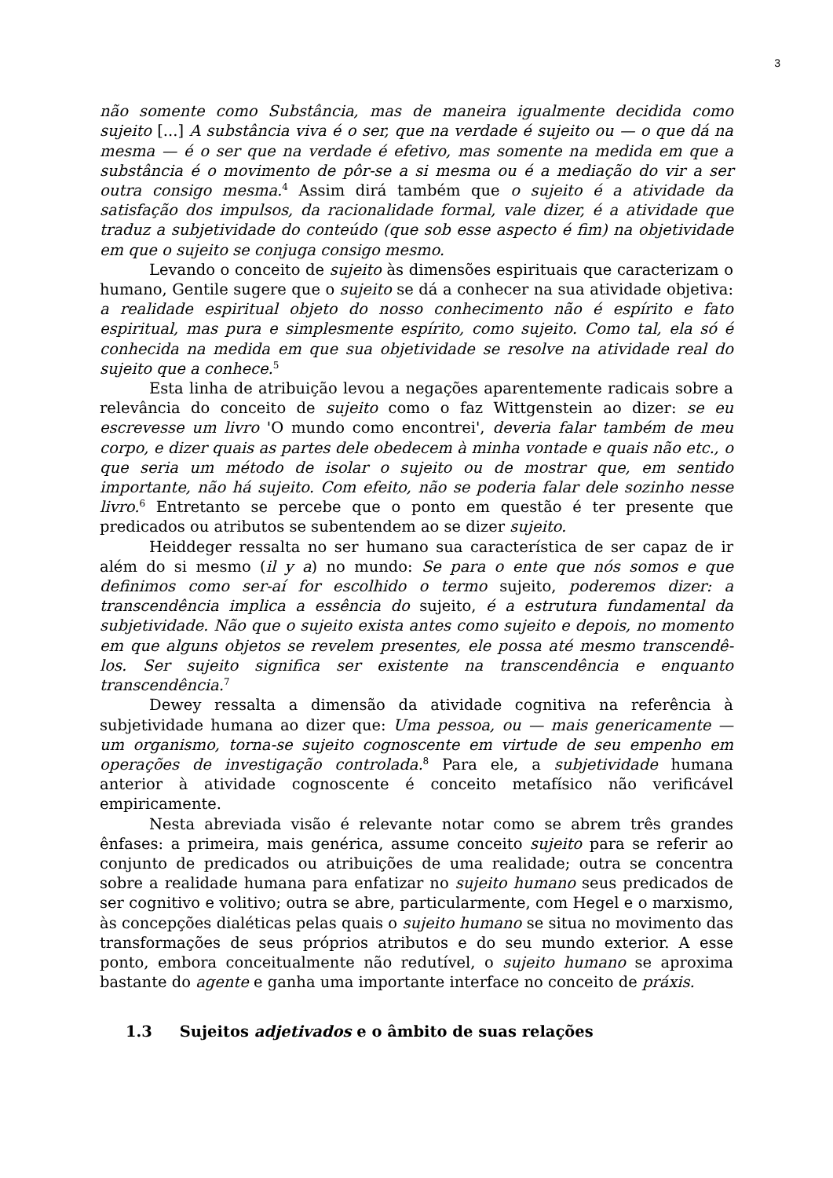3
não somente como Substância, mas de maneira igualmente decidida como sujeito [...] A substância viva é o ser, que na verdade é sujeito ou — o que dá na mesma — é o ser que na verdade é efetivo, mas somente na medida em que a substância é o movimento de pôr-se a si mesma ou é a mediação do vir a ser outra consigo mesma.<sup>4</sup> Assim dirá também que o sujeito é a atividade da satisfação dos impulsos, da racionalidade formal, vale dizer, é a atividade que traduz a subjetividade do conteúdo (que sob esse aspecto é fim) na objetividade em que o sujeito se conjuga consigo mesmo.
Levando o conceito de sujeito às dimensões espirituais que caracterizam o humano, Gentile sugere que o sujeito se dá a conhecer na sua atividade objetiva: a realidade espiritual objeto do nosso conhecimento não é espírito e fato espiritual, mas pura e simplesmente espírito, como sujeito. Como tal, ela só é conhecida na medida em que sua objetividade se resolve na atividade real do sujeito que a conhece.<sup>5</sup>
Esta linha de atribuição levou a negações aparentemente radicais sobre a relevância do conceito de sujeito como o faz Wittgenstein ao dizer: se eu escrevesse um livro 'O mundo como encontrei', deveria falar também de meu corpo, e dizer quais as partes dele obedecem à minha vontade e quais não etc., o que seria um método de isolar o sujeito ou de mostrar que, em sentido importante, não há sujeito. Com efeito, não se poderia falar dele sozinho nesse livro.<sup>6</sup> Entretanto se percebe que o ponto em questão é ter presente que predicados ou atributos se subentendem ao se dizer sujeito.
Heiddeger ressalta no ser humano sua característica de ser capaz de ir além do si mesmo (il y a) no mundo: Se para o ente que nós somos e que definimos como ser-aí for escolhido o termo sujeito, poderemos dizer: a transcendência implica a essência do sujeito, é a estrutura fundamental da subjetividade. Não que o sujeito exista antes como sujeito e depois, no momento em que alguns objetos se revelem presentes, ele possa até mesmo transcendê-los. Ser sujeito significa ser existente na transcendência e enquanto transcendência.<sup>7</sup>
Dewey ressalta a dimensão da atividade cognitiva na referência à subjetividade humana ao dizer que: Uma pessoa, ou — mais genericamente — um organismo, torna-se sujeito cognoscente em virtude de seu empenho em operações de investigação controlada.<sup>8</sup> Para ele, a subjetividade humana anterior à atividade cognoscente é conceito metafísico não verificável empiricamente.
Nesta abreviada visão é relevante notar como se abrem três grandes ênfases: a primeira, mais genérica, assume conceito sujeito para se referir ao conjunto de predicados ou atribuições de uma realidade; outra se concentra sobre a realidade humana para enfatizar no sujeito humano seus predicados de ser cognitivo e volitivo; outra se abre, particularmente, com Hegel e o marxismo, às concepções dialéticas pelas quais o sujeito humano se situa no movimento das transformações de seus próprios atributos e do seu mundo exterior. A esse ponto, embora conceitualmente não redutível, o sujeito humano se aproxima bastante do agente e ganha uma importante interface no conceito de práxis.
1.3 Sujeitos adjetivados e o âmbito de suas relações